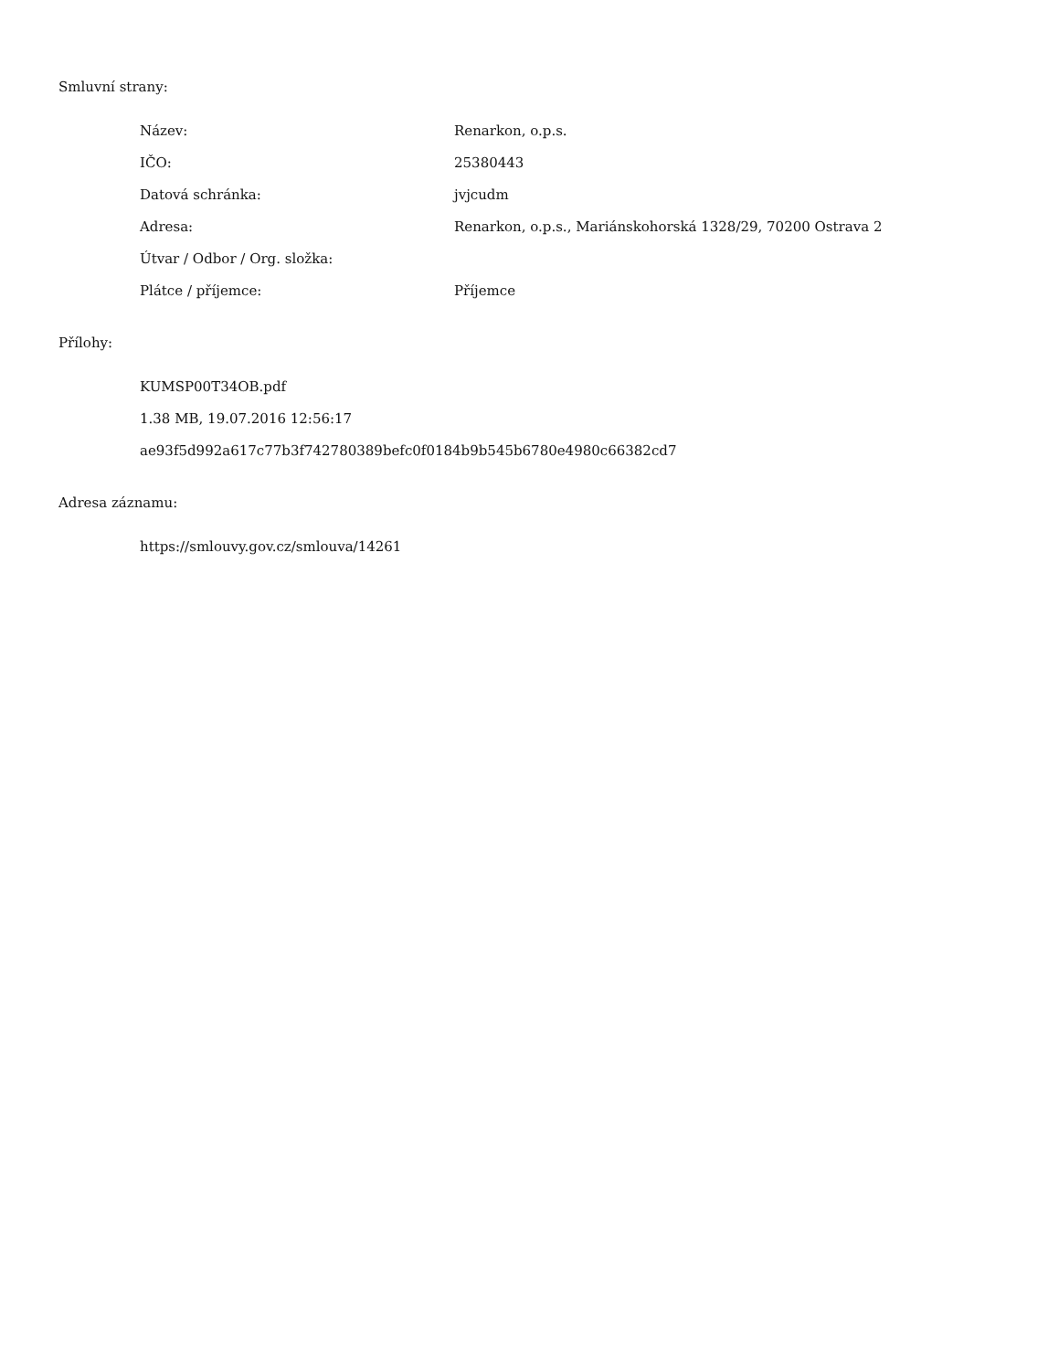Smluvní strany:
| Název: | Renarkon, o.p.s. |
| IČO: | 25380443 |
| Datová schránka: | jvjcudm |
| Adresa: | Renarkon, o.p.s., Mariánskohorská 1328/29, 70200 Ostrava 2 |
| Útvar / Odbor / Org. složka: | |
| Plátce / příjemce: | Příjemce |
Přílohy:
KUMSP00T34OB.pdf
1.38 MB, 19.07.2016 12:56:17
ae93f5d992a617c77b3f742780389befc0f0184b9b545b6780e4980c66382cd7
Adresa záznamu:
https://smlouvy.gov.cz/smlouva/14261